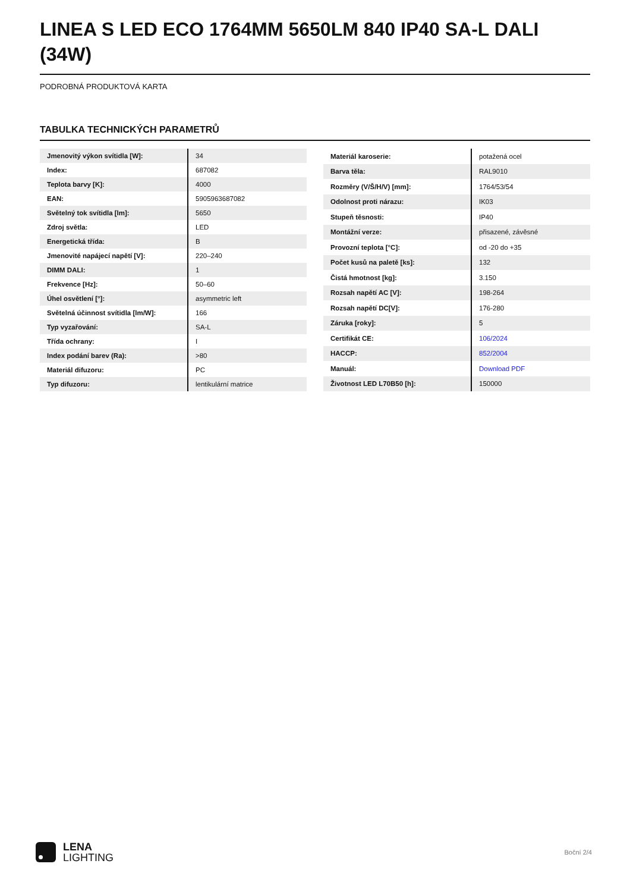LINEA S LED ECO 1764MM 5650LM 840 IP40 SA-L DALI (34W)
PODROBNÁ PRODUKTOVÁ KARTA
TABULKA TECHNICKÝCH PARAMETRŮ
| Jmenovitý výkon svítidla [W]: | 34 |
| Index: | 687082 |
| Teplota barvy [K]: | 4000 |
| EAN: | 5905963687082 |
| Světelný tok svítidla [lm]: | 5650 |
| Zdroj světla: | LED |
| Energetická třída: | B |
| Jmenovité napájecí napětí [V]: | 220–240 |
| DIMM DALI: | 1 |
| Frekvence [Hz]: | 50–60 |
| Úhel osvětlení [°]: | asymmetric left |
| Světelná účinnost svítidla [lm/W]: | 166 |
| Typ vyzařování: | SA-L |
| Třída ochrany: | I |
| Index podání barev (Ra): | >80 |
| Materiál difuzoru: | PC |
| Typ difuzoru: | lentikulární matrice |
| Materiál karoserie: | potažená ocel |
| Barva těla: | RAL9010 |
| Rozměry (V/Š/H/V) [mm]: | 1764/53/54 |
| Odolnost proti nárazu: | IK03 |
| Stupeň těsnosti: | IP40 |
| Montážní verze: | přisazené, závěsné |
| Provozní teplota [°C]: | od -20 do +35 |
| Počet kusů na paletě [ks]: | 132 |
| Čistá hmotnost [kg]: | 3.150 |
| Rozsah napětí AC [V]: | 198-264 |
| Rozsah napětí DC[V]: | 176-280 |
| Záruka [roky]: | 5 |
| Certifikát CE: | 106/2024 |
| HACCP: | 852/2004 |
| Manuál: | Download PDF |
| Životnost LED L70B50 [h]: | 150000 |
LENA
LIGHTING
Boční 2/4